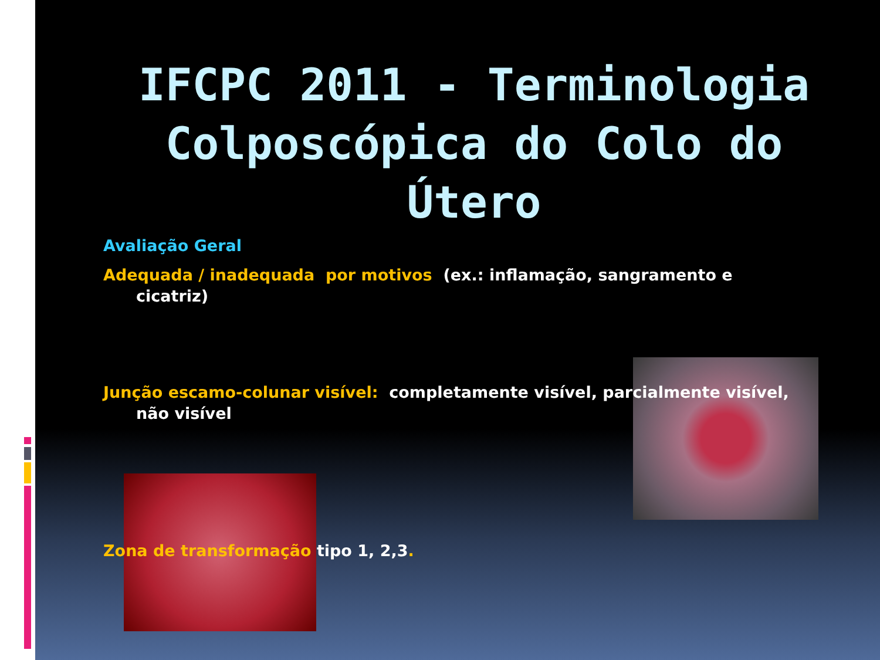IFCPC 2011 - Terminologia Colposcópica do Colo do Útero
Avaliação Geral
Adequada / inadequada por motivos (ex.: inflamação, sangramento e
cicatriz)
Junção escamo-colunar visível: completamente visível, parcialmente visível,
não visível
Zona de transformação tipo 1, 2,3.